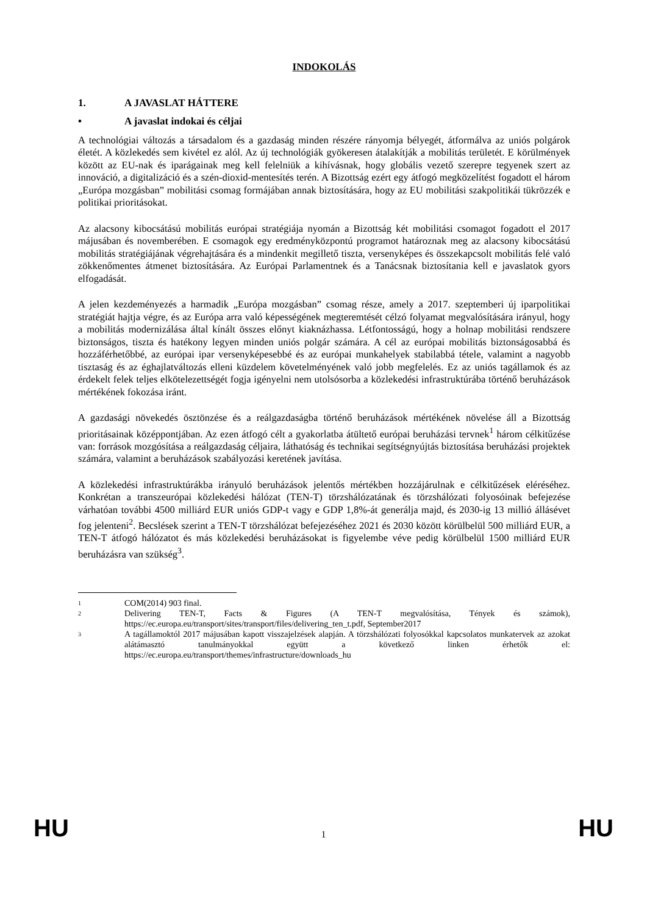INDOKOLÁS
1. A JAVASLAT HÁTTERE
• A javaslat indokai és céljai
A technológiai változás a társadalom és a gazdaság minden részére rányomja bélyegét, átformálva az uniós polgárok életét. A közlekedés sem kivétel ez alól. Az új technológiák gyökeresen átalakítják a mobilitás területét. E körülmények között az EU-nak és iparágainak meg kell felelniük a kihívásnak, hogy globális vezető szerepre tegyenek szert az innováció, a digitalizáció és a szén-dioxid-mentesítés terén. A Bizottság ezért egy átfogó megközelítést fogadott el három „Európa mozgásban” mobilitási csomag formájában annak biztosítására, hogy az EU mobilitási szakpolitikái tükrözzék e politikai prioritásokat.
Az alacsony kibocsátású mobilitás európai stratégiája nyomán a Bizottság két mobilitási csomagot fogadott el 2017 májusában és novemberében. E csomagok egy eredményközpontú programot határoznak meg az alacsony kibocsátású mobilitás stratégiájának végrehajtására és a mindenkit megillető tiszta, versenyképes és összekapcsolt mobilitás felé való zökkenőmentes átmenet biztosítására. Az Európai Parlamentnek és a Tanácsnak biztosítania kell e javaslatok gyors elfogadását.
A jelen kezdeményezés a harmadik „Európa mozgásban” csomag része, amely a 2017. szeptemberi új iparpolitikai stratégiát hajtja végre, és az Európa arra való képességének megteremtését célzó folyamat megvalósítására irányul, hogy a mobilitás modernizálása által kínált összes előnyt kiaknázhassa. Létfontosságú, hogy a holnap mobilitási rendszere biztonságos, tiszta és hatékony legyen minden uniós polgár számára. A cél az európai mobilitás biztonságosabbá és hozzáférhetőbbé, az európai ipar versenyképesebbé és az európai munkahelyek stabilabbá tétele, valamint a nagyobb tisztaság és az éghajlatváltozás elleni küzdelem követelményének való jobb megfelelés. Ez az uniós tagállamok és az érdekelt felek teljes elkötelezettségét fogja igényelni nem utolsósorba a közlekedési infrastruktúrába történő beruházások mértékének fokozása iránt.
A gazdasági növekedés ösztönzése és a reálgazdaságba történő beruházások mértékének növelése áll a Bizottság prioritásainak középpontjában. Az ezen átfogó célt a gyakorlatba átültető európai beruházási tervnek<sup>1</sup> három célkitűzése van: források mozgósítása a reálgazdaság céljaira, láthatóság és technikai segítségnyújtás biztosítása beruházási projektek számára, valamint a beruházások szabályozási keretének javítása.
A közlekedési infrastruktúrákba irányuló beruházások jelentős mértékben hozzájárulnak e célkitűzések eléréséhez. Konkrétan a transzeurópai közlekedési hálózat (TEN-T) törzshálózatának és törzshálózati folyosóinak befejezése várhatóan további 4500 milliárd EUR uniós GDP-t vagy e GDP 1,8%-át generálja majd, és 2030-ig 13 millió állásévet fog jelenteni<sup>2</sup>. Becslések szerint a TEN-T törzshálózat befejezéséhez 2021 és 2030 között körülbelül 500 milliárd EUR, a TEN-T átfogó hálózatot és más közlekedési beruházásokat is figyelembe véve pedig körülbelül 1500 milliárd EUR beruházásra van szükség<sup>3</sup>.
<sup>1</sup>
COM(2014) 903 final.
<sup>2</sup>
Delivering TEN-T, Facts & Figures (A TEN-T megvalósítása, Tények és számok), https://ec.europa.eu/transport/sites/transport/files/delivering_ten_t.pdf, September2017
<sup>3</sup>
A tagállamoktól 2017 májusában kapott visszajelzések alapján. A törzshálózati folyosókkal kapcsolatos munkatervek az azokat alátámasztó tanulmányokkal együtt a következő linken érhetők el: https://ec.europa.eu/transport/themes/infrastructure/downloads_hu
HU 1 HU